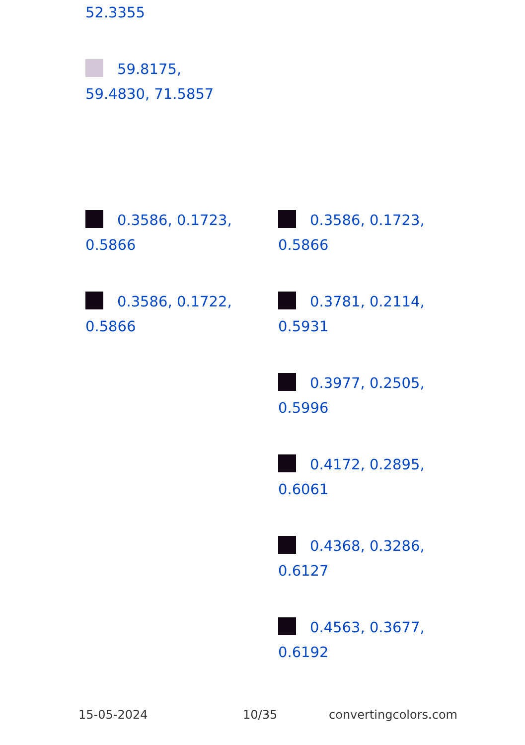52.3355
59.8175, 59.4830, 71.5857
0.3586, 0.1723, 0.5866
0.3586, 0.1723, 0.5866
0.3586, 0.1722, 0.5866
0.3781, 0.2114, 0.5931
0.3977, 0.2505, 0.5996
0.4172, 0.2895, 0.6061
0.4368, 0.3286, 0.6127
0.4563, 0.3677, 0.6192
15-05-2024 10/35 convertingcolors.com